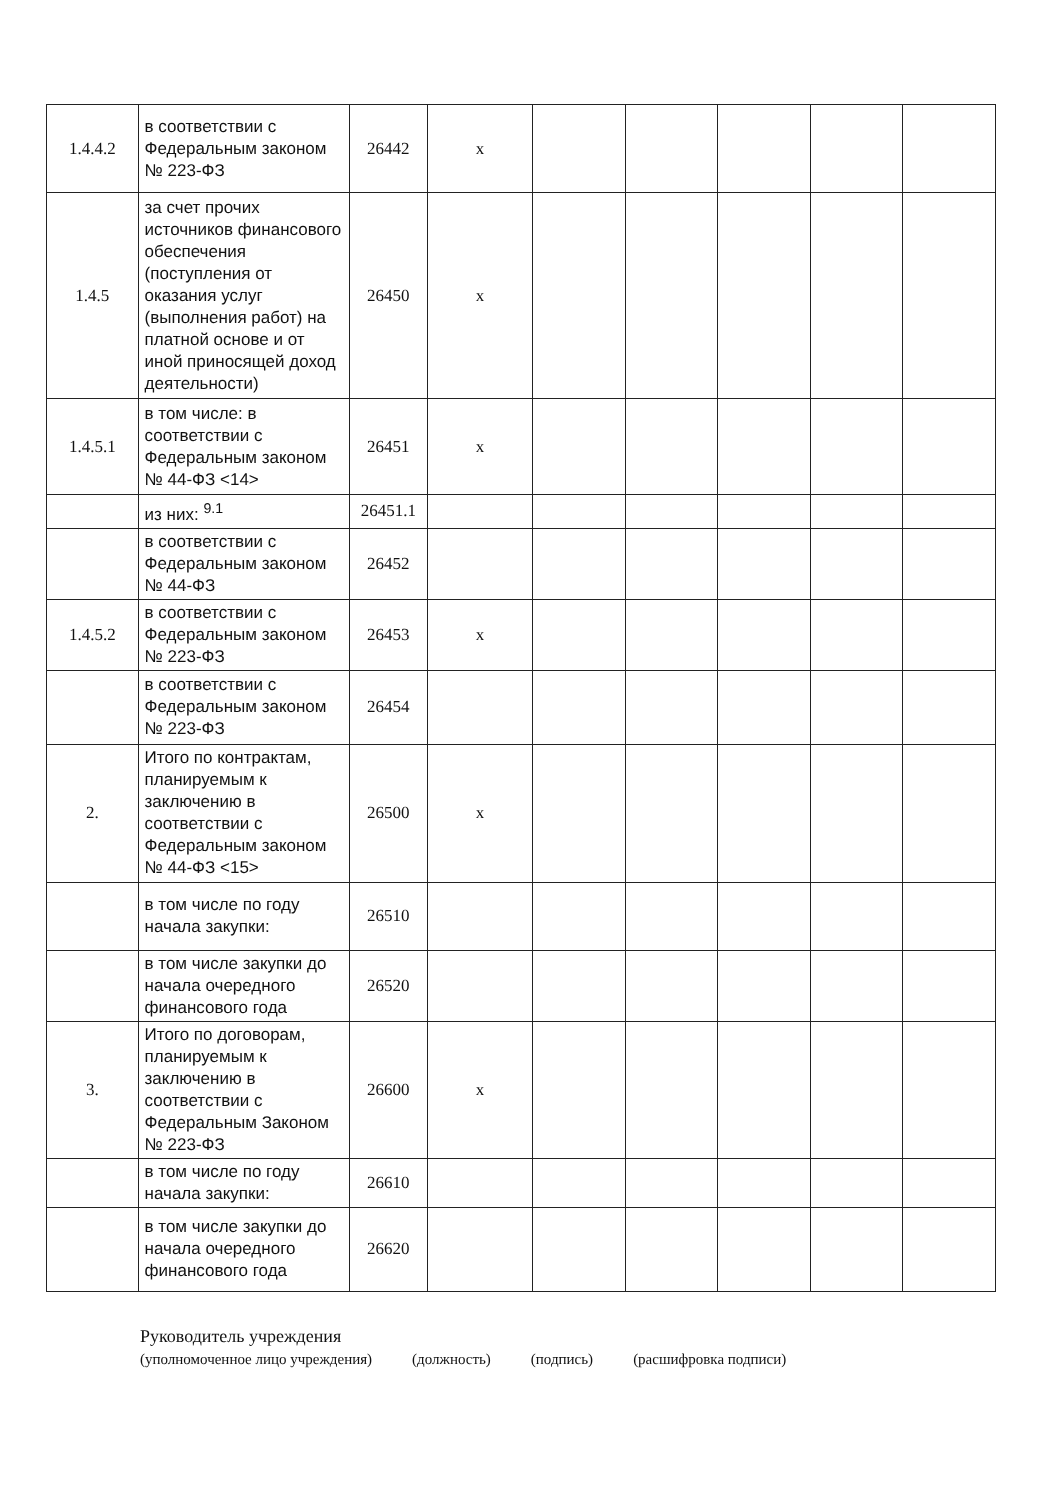| 1.4.4.2 | в соответствии с Федеральным законом № 223-ФЗ | 26442 | x | | | | | |
| 1.4.5 | за счет прочих источников финансового обеспечения (поступления от оказания услуг (выполнения работ) на платной основе и от иной приносящей доход деятельности) | 26450 | x | | | | | |
| 1.4.5.1 | в том числе: в соответствии с Федеральным законом № 44-ФЗ <14> | 26451 | x | | | | | |
| | из них: <sup>9.1</sup> | 26451.1 | | | | | | |
| | в соответствии с Федеральным законом № 44-ФЗ | 26452 | | | | | | |
| 1.4.5.2 | в соответствии с Федеральным законом № 223-ФЗ | 26453 | x | | | | | |
| | в соответствии с Федеральным законом № 223-ФЗ | 26454 | | | | | | |
| 2. | Итого по контрактам, планируемым к заключению в соответствии с Федеральным законом № 44-ФЗ <15> | 26500 | x | | | | | |
| | в том числе по году начала закупки: | 26510 | | | | | | |
| | в том числе закупки до начала очередного финансового года | 26520 | | | | | | |
| 3. | Итого по договорам, планируемым к заключению в соответствии с Федеральным Законом № 223-ФЗ | 26600 | x | | | | | |
| | в том числе по году начала закупки: | 26610 | | | | | | |
| | в том числе закупки до начала очередного финансового года | 26620 | | | | | | |
Руководитель учреждения
(уполномоченное лицо учреждения) (должность) (подпись) (расшифровка подписи)